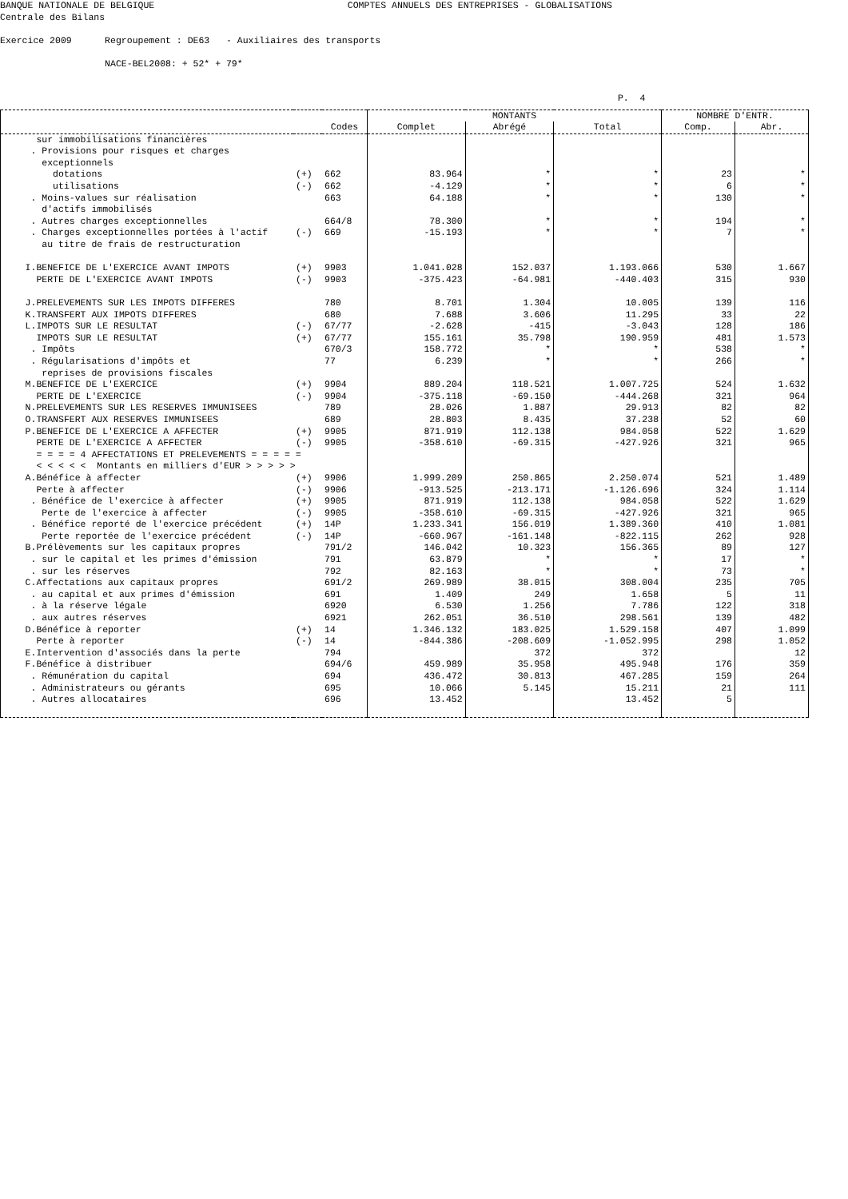BANQUE NATIONALE DE BELGIQUE COMPTES ANNUELS DES ENTREPRISES - GLOBALISATIONS Centrale des Bilans Exercice 2009 Regroupement : DE63 - Auxiliaires des transports NACE-BEL2008: + 52* + 79* P. 4
| | | | MONTANTS | | | NOMBRE D'ENTR. | |
| --- | --- | --- | --- | --- | --- | --- | --- |
| | | Codes | Complet | Abrégé | Total | Comp. | Abr. |
| sur immobilisations financières | | | | | | | |
| . Provisions pour risques et charges exceptionnels | | | | | | | |
| dotations | (+) | 662 | 83.964 | * | * | 23 | * |
| utilisations | (-) | 662 | -4.129 | * | * | 6 | * |
| . Moins-values sur réalisation d'actifs immobilisés | | 663 | 64.188 | * | * | 130 | * |
| . Autres charges exceptionnelles | | 664/8 | 78.300 | * | * | 194 | * |
| . Charges exceptionnelles portées à l'actif au titre de frais de restructuration | (-) | 669 | -15.193 | * | * | 7 | * |
| I.BENEFICE DE L'EXERCICE AVANT IMPOTS | (+) | 9903 | 1.041.028 | 152.037 | 1.193.066 | 530 | 1.667 |
| PERTE DE L'EXERCICE AVANT IMPOTS | (-) | 9903 | -375.423 | -64.981 | -440.403 | 315 | 930 |
| J.PRELEVEMENTS SUR LES IMPOTS DIFFERES | | 780 | 8.701 | 1.304 | 10.005 | 139 | 116 |
| K.TRANSFERT AUX IMPOTS DIFFERES | | 680 | 7.688 | 3.606 | 11.295 | 33 | 22 |
| L.IMPOTS SUR LE RESULTAT | (-) | 67/77 | -2.628 | -415 | -3.043 | 128 | 186 |
| IMPOTS SUR LE RESULTAT | (+) | 67/77 | 155.161 | 35.798 | 190.959 | 481 | 1.573 |
| . Impôts | | 670/3 | 158.772 | * | * | 538 | * |
| . Régularisations d'impôts et reprises de provisions fiscales | | 77 | 6.239 | * | * | 266 | * |
| M.BENEFICE DE L'EXERCICE | (+) | 9904 | 889.204 | 118.521 | 1.007.725 | 524 | 1.632 |
| PERTE DE L'EXERCICE | (-) | 9904 | -375.118 | -69.150 | -444.268 | 321 | 964 |
| N.PRELEVEMENTS SUR LES RESERVES IMMUNISEES | | 789 | 28.026 | 1.887 | 29.913 | 82 | 82 |
| O.TRANSFERT AUX RESERVES IMMUNISEES | | 689 | 28.803 | 8.435 | 37.238 | 52 | 60 |
| P.BENEFICE DE L'EXERCICE A AFFECTER | (+) | 9905 | 871.919 | 112.138 | 984.058 | 522 | 1.629 |
| PERTE DE L'EXERCICE A AFFECTER | (-) | 9905 | -358.610 | -69.315 | -427.926 | 321 | 965 |
| = = = = 4 AFFECTATIONS ET PRELEVEMENTS = = = = = < < < < < Montants en milliers d'EUR > > > > > | | | | | | | |
| A.Bénéfice à affecter | (+) | 9906 | 1.999.209 | 250.865 | 2.250.074 | 521 | 1.489 |
| Perte à affecter | (-) | 9906 | -913.525 | -213.171 | -1.126.696 | 324 | 1.114 |
| . Bénéfice de l'exercice à affecter | (+) | 9905 | 871.919 | 112.138 | 984.058 | 522 | 1.629 |
| Perte de l'exercice à affecter | (-) | 9905 | -358.610 | -69.315 | -427.926 | 321 | 965 |
| . Bénéfice reporté de l'exercice précédent | (+) | 14P | 1.233.341 | 156.019 | 1.389.360 | 410 | 1.081 |
| Perte reportée de l'exercice précédent | (-) | 14P | -660.967 | -161.148 | -822.115 | 262 | 928 |
| B.Prélèvements sur les capitaux propres | | 791/2 | 146.042 | 10.323 | 156.365 | 89 | 127 |
| . sur le capital et les primes d'émission | | 791 | 63.879 | * | * | 17 | * |
| . sur les réserves | | 792 | 82.163 | * | * | 73 | * |
| C.Affectations aux capitaux propres | | 691/2 | 269.989 | 38.015 | 308.004 | 235 | 705 |
| . au capital et aux primes d'émission | | 691 | 1.409 | 249 | 1.658 | 5 | 11 |
| . à la réserve légale | | 6920 | 6.530 | 1.256 | 7.786 | 122 | 318 |
| . aux autres réserves | | 6921 | 262.051 | 36.510 | 298.561 | 139 | 482 |
| D.Bénéfice à reporter | (+) | 14 | 1.346.132 | 183.025 | 1.529.158 | 407 | 1.099 |
| Perte à reporter | (-) | 14 | -844.386 | -208.609 | -1.052.995 | 298 | 1.052 |
| E.Intervention d'associés dans la perte | | 794 | | 372 | 372 | | 12 |
| F.Bénéfice à distribuer | | 694/6 | 459.989 | 35.958 | 495.948 | 176 | 359 |
| . Rémunération du capital | | 694 | 436.472 | 30.813 | 467.285 | 159 | 264 |
| . Administrateurs ou gérants | | 695 | 10.066 | 5.145 | 15.211 | 21 | 111 |
| . Autres allocataires | | 696 | 13.452 | | 13.452 | 5 | |